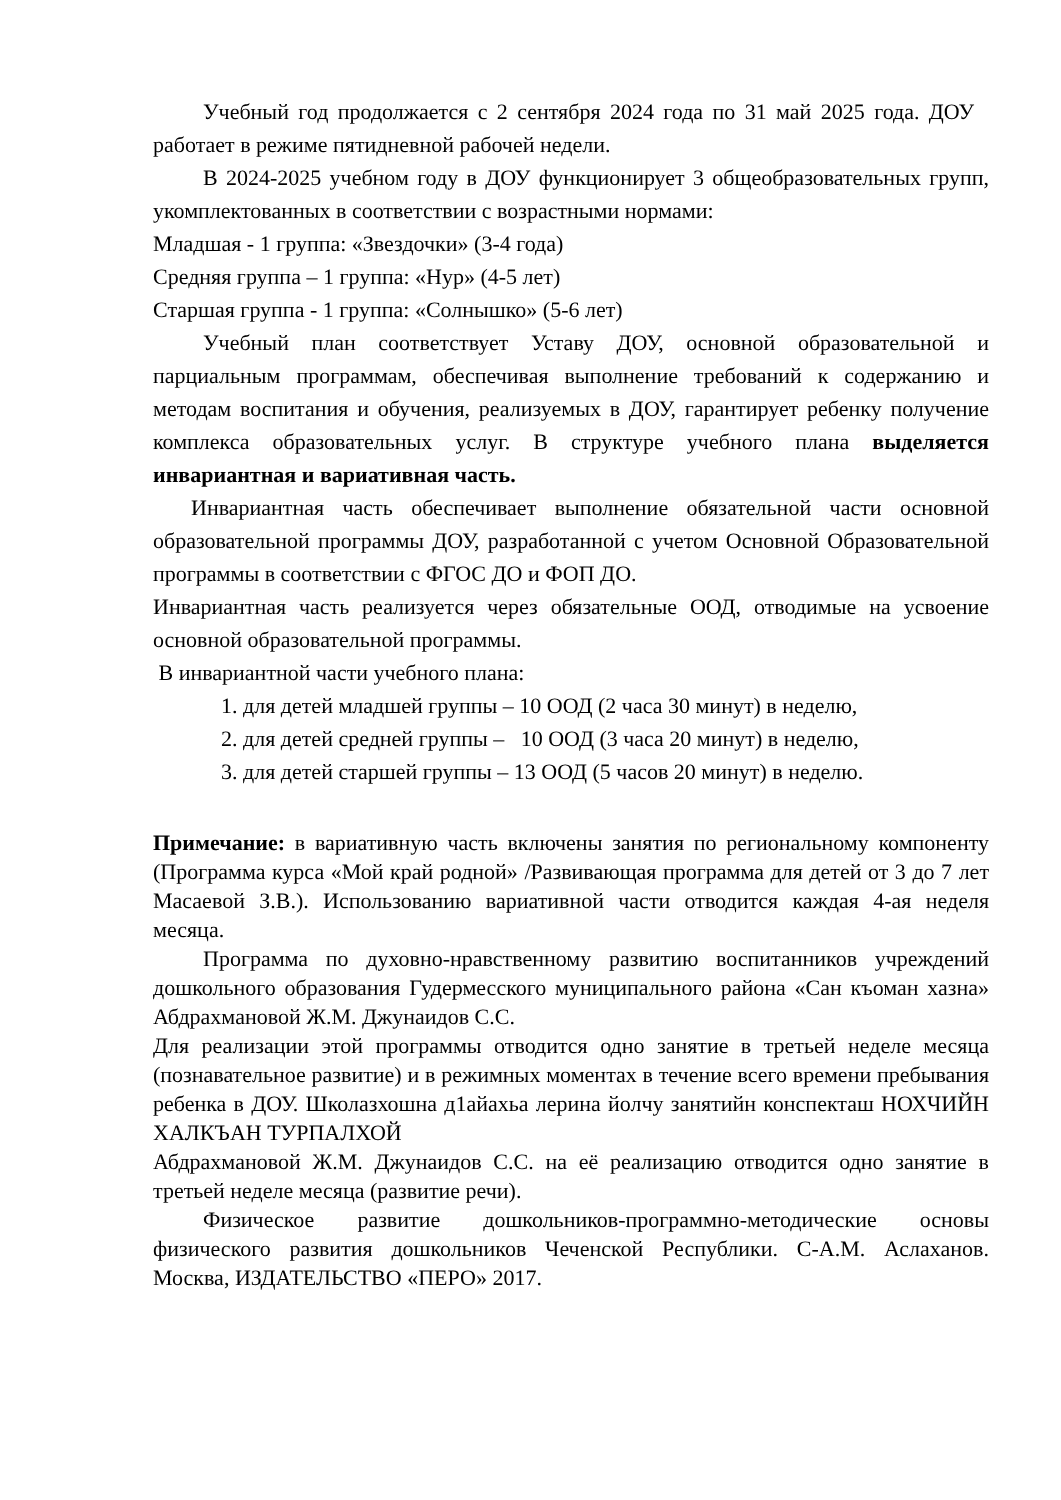Учебный год продолжается с 2 сентября 2024 года по 31 май 2025 года. ДОУ работает в режиме пятидневной рабочей недели.
В 2024-2025 учебном году в ДОУ функционирует 3 общеобразовательных групп, укомплектованных в соответствии с возрастными нормами:
Младшая - 1 группа: «Звездочки» (3-4 года)
Средняя группа – 1 группа: «Нур» (4-5 лет)
Старшая группа - 1 группа: «Солнышко» (5-6 лет)
Учебный план соответствует Уставу ДОУ, основной образовательной и парциальным программам, обеспечивая выполнение требований к содержанию и методам воспитания и обучения, реализуемых в ДОУ, гарантирует ребенку получение комплекса образовательных услуг. В структуре учебного плана выделяется инвариантная и вариативная часть.
Инвариантная часть обеспечивает выполнение обязательной части основной образовательной программы ДОУ, разработанной с учетом Основной Образовательной программы в соответствии с ФГОС ДО и ФОП ДО.
Инвариантная часть реализуется через обязательные ООД, отводимые на усвоение основной образовательной программы.
В инвариантной части учебного плана:
1. для детей младшей группы – 10 ООД (2 часа 30 минут) в неделю,
2. для детей средней группы – 10 ООД (3 часа 20 минут) в неделю,
3. для детей старшей группы – 13 ООД (5 часов 20 минут) в неделю.
Примечание: в вариативную часть включены занятия по региональному компоненту (Программа курса «Мой край родной» /Развивающая программа для детей от 3 до 7 лет Масаевой З.В.). Использованию вариативной части отводится каждая 4-ая неделя месяца.
Программа по духовно-нравственному развитию воспитанников учреждений дошкольного образования Гудермесского муниципального района «Сан къоман хазна» Абдрахмановой Ж.М. Джунаидов С.С.
Для реализации этой программы отводится одно занятие в третьей неделе месяца (познавательное развитие) и в режимных моментах в течение всего времени пребывания ребенка в ДОУ. Школазхошна д1айахьа лерина йолчу занятийн конспекташ НОХЧИЙН ХАЛКЪАН ТУРПАЛХОЙ
Абдрахмановой Ж.М. Джунаидов С.С. на её реализацию отводится одно занятие в третьей неделе месяца (развитие речи).
Физическое развитие дошкольников-программно-методические основы физического развития дошкольников Чеченской Республики. С-А.М. Аслаханов. Москва, ИЗДАТЕЛЬСТВО «ПЕРО» 2017.